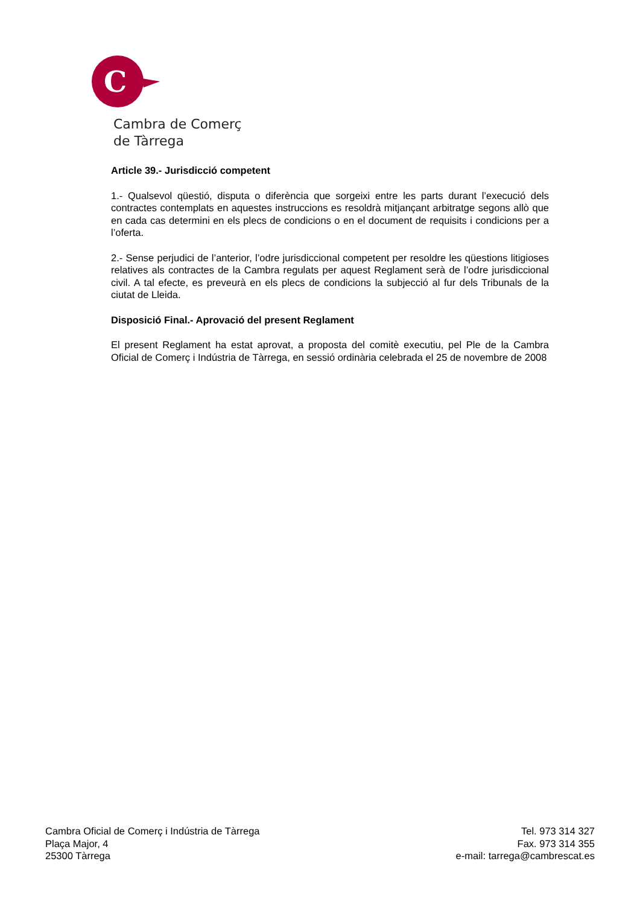C
Cambra de Comerç
de Tàrrega
Article 39.- Jurisdicció competent
1.- Qualsevol qüestió, disputa o diferència que sorgeixi entre les parts durant l’execució dels contractes contemplats en aquestes instruccions es resoldrà mitjançant arbitratge segons allò que en cada cas determini en els plecs de condicions o en el document de requisits i condicions per a l’oferta.
2.- Sense perjudici de l’anterior, l’odre jurisdiccional competent per resoldre les qüestions litigioses relatives als contractes de la Cambra regulats per aquest Reglament serà de l’odre jurisdiccional civil. A tal efecte, es preveurà en els plecs de condicions la subjecció al fur dels Tribunals de la ciutat de Lleida.
Disposició Final.- Aprovació del present Reglament
El present Reglament ha estat aprovat, a proposta del comitè executiu, pel Ple de la Cambra Oficial de Comerç i Indústria de Tàrrega, en sessió ordinària celebrada el 25 de novembre de 2008
Cambra Oficial de Comerç i Indústria de Tàrrega
Plaça Major, 4
25300 Tàrrega
Tel. 973 314 327
Fax. 973 314 355
e-mail: tarrega@cambrescat.es